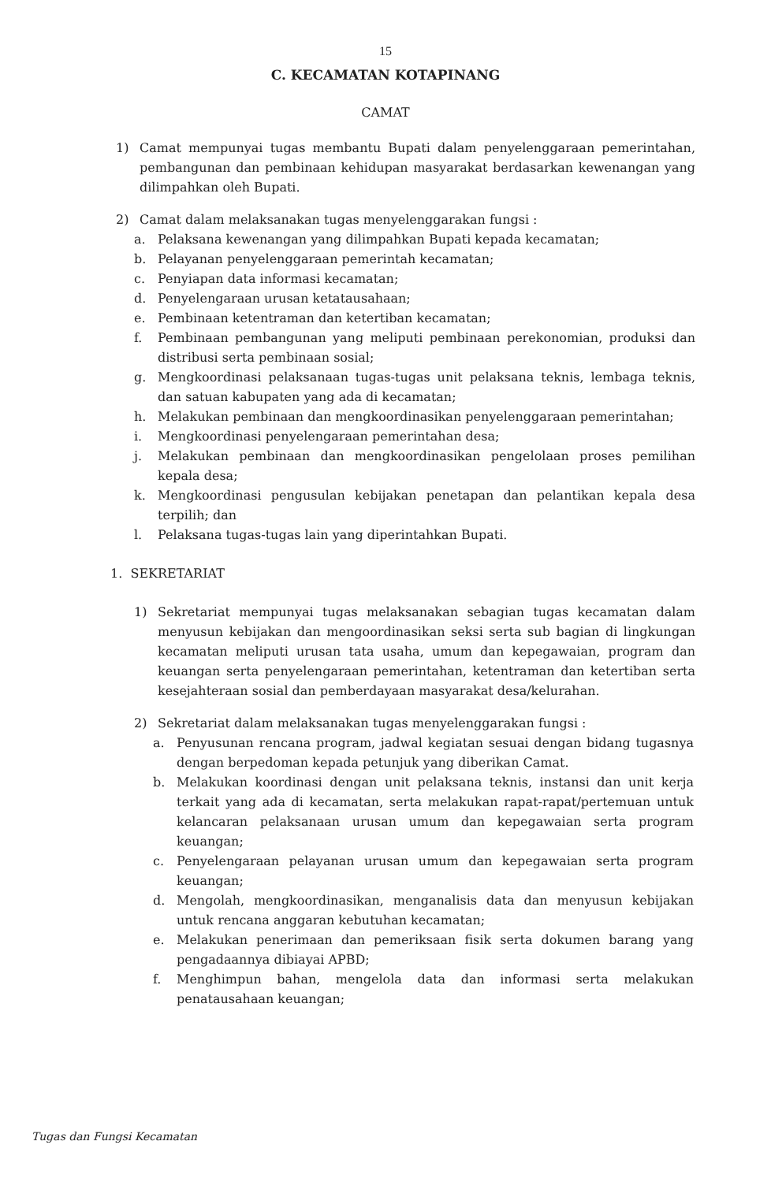15
C. KECAMATAN KOTAPINANG
CAMAT
1) Camat mempunyai tugas membantu Bupati dalam penyelenggaraan pemerintahan, pembangunan dan pembinaan kehidupan masyarakat berdasarkan kewenangan yang dilimpahkan oleh Bupati.
2) Camat dalam melaksanakan tugas menyelenggarakan fungsi :
a. Pelaksana kewenangan yang dilimpahkan Bupati kepada kecamatan;
b. Pelayanan penyelenggaraan pemerintah kecamatan;
c. Penyiapan data informasi kecamatan;
d. Penyelengaraan urusan ketatausahaan;
e. Pembinaan ketentraman dan ketertiban kecamatan;
f. Pembinaan pembangunan yang meliputi pembinaan perekonomian, produksi dan distribusi serta pembinaan sosial;
g. Mengkoordinasi pelaksanaan tugas-tugas unit pelaksana teknis, lembaga teknis, dan satuan kabupaten yang ada di kecamatan;
h. Melakukan pembinaan dan mengkoordinasikan penyelenggaraan pemerintahan;
i. Mengkoordinasi penyelengaraan pemerintahan desa;
j. Melakukan pembinaan dan mengkoordinasikan pengelolaan proses pemilihan kepala desa;
k. Mengkoordinasi pengusulan kebijakan penetapan dan pelantikan kepala desa terpilih; dan
l. Pelaksana tugas-tugas lain yang diperintahkan Bupati.
1. SEKRETARIAT
1) Sekretariat mempunyai tugas melaksanakan sebagian tugas kecamatan dalam menyusun kebijakan dan mengoordinasikan seksi serta sub bagian di lingkungan kecamatan meliputi urusan tata usaha, umum dan kepegawaian, program dan keuangan serta penyelengaraan pemerintahan, ketentraman dan ketertiban serta kesejahteraan sosial dan pemberdayaan masyarakat desa/kelurahan.
2) Sekretariat dalam melaksanakan tugas menyelenggarakan fungsi :
a. Penyusunan rencana program, jadwal kegiatan sesuai dengan bidang tugasnya dengan berpedoman kepada petunjuk yang diberikan Camat.
b. Melakukan koordinasi dengan unit pelaksana teknis, instansi dan unit kerja terkait yang ada di kecamatan, serta melakukan rapat-rapat/pertemuan untuk kelancaran pelaksanaan urusan umum dan kepegawaian serta program keuangan;
c. Penyelengaraan pelayanan urusan umum dan kepegawaian serta program keuangan;
d. Mengolah, mengkoordinasikan, menganalisis data dan menyusun kebijakan untuk rencana anggaran kebutuhan kecamatan;
e. Melakukan penerimaan dan pemeriksaan fisik serta dokumen barang yang pengadaannya dibiayai APBD;
f. Menghimpun bahan, mengelola data dan informasi serta melakukan penatausahaan keuangan;
Tugas dan Fungsi Kecamatan